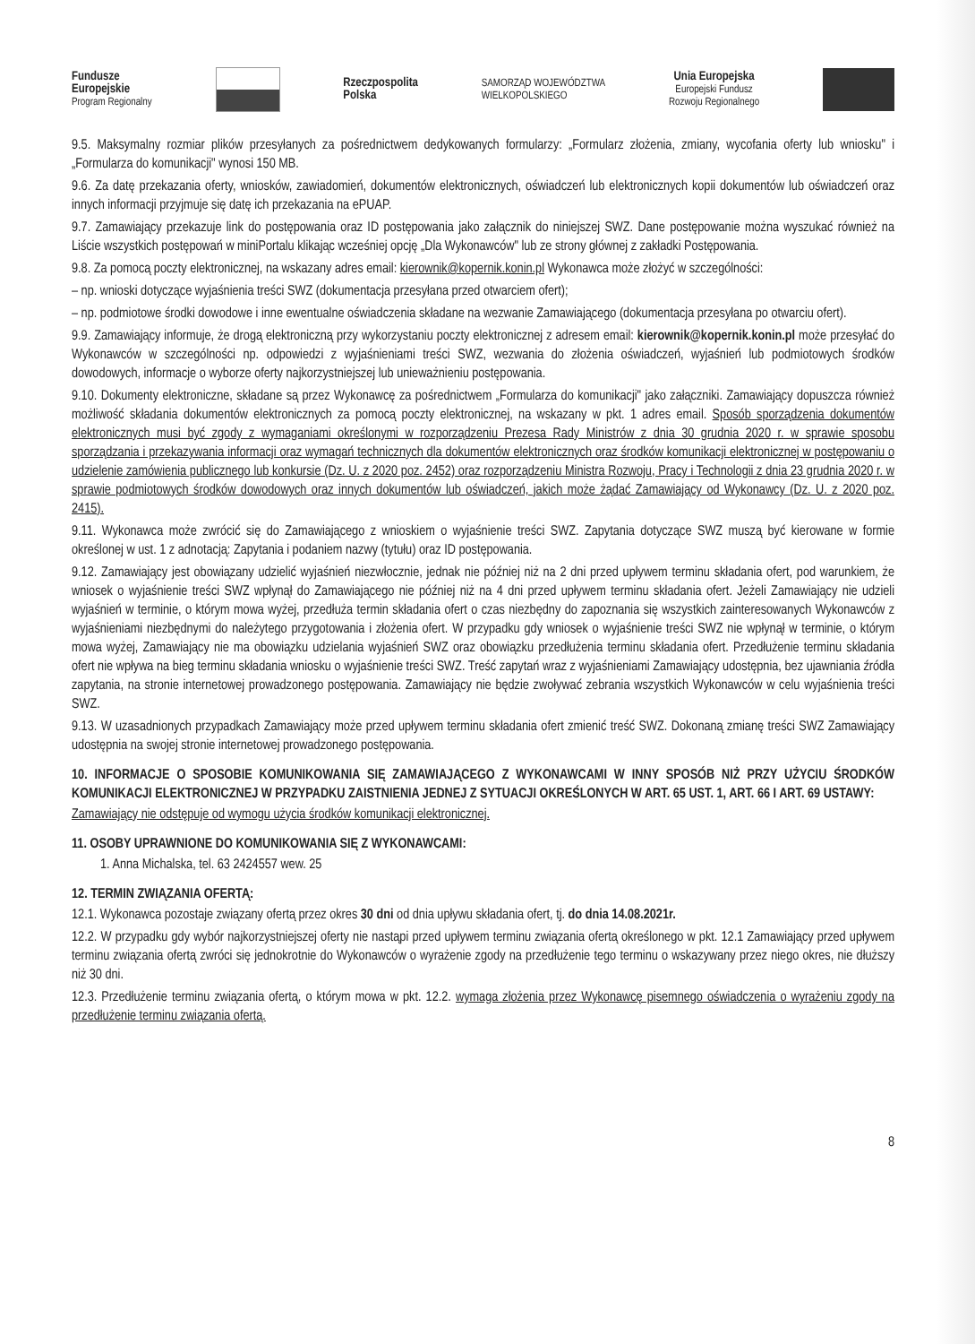Fundusze
Europejskie
Program Regionalny
Rzeczpospolita
Polska
SAMORZĄD WOJEWÓDZTWA
WIELKOPOLSKIEGO
Unia Europejska
Europejski Fundusz
Rozwoju Regionalnego
9.5. Maksymalny rozmiar plików przesyłanych za pośrednictwem dedykowanych formularzy: „Formularz złożenia, zmiany, wycofania oferty lub wniosku" i „Formularza do komunikacji" wynosi 150 MB.
9.6. Za datę przekazania oferty, wniosków, zawiadomień, dokumentów elektronicznych, oświadczeń lub elektronicznych kopii dokumentów lub oświadczeń oraz innych informacji przyjmuje się datę ich przekazania na ePUAP.
9.7. Zamawiający przekazuje link do postępowania oraz ID postępowania jako załącznik do niniejszej SWZ. Dane postępowanie można wyszukać również na Liście wszystkich postępowań w miniPortalu klikając wcześniej opcję „Dla Wykonawców" lub ze strony głównej z zakładki Postępowania.
9.8. Za pomocą poczty elektronicznej, na wskazany adres email: kierownik@kopernik.konin.pl Wykonawca może złożyć w szczególności:
– np. wnioski dotyczące wyjaśnienia treści SWZ (dokumentacja przesyłana przed otwarciem ofert);
– np. podmiotowe środki dowodowe i inne ewentualne oświadczenia składane na wezwanie Zamawiającego (dokumentacja przesyłana po otwarciu ofert).
9.9. Zamawiający informuje, że drogą elektroniczną przy wykorzystaniu poczty elektronicznej z adresem email: kierownik@kopernik.konin.pl może przesyłać do Wykonawców w szczególności np. odpowiedzi z wyjaśnieniami treści SWZ, wezwania do złożenia oświadczeń, wyjaśnień lub podmiotowych środków dowodowych, informacje o wyborze oferty najkorzystniejszej lub unieważnieniu postępowania.
9.10. Dokumenty elektroniczne, składane są przez Wykonawcę za pośrednictwem „Formularza do komunikacji" jako załączniki. Zamawiający dopuszcza również możliwość składania dokumentów elektronicznych za pomocą poczty elektronicznej, na wskazany w pkt. 1 adres email. Sposób sporządzenia dokumentów elektronicznych musi być zgody z wymaganiami określonymi w rozporządzeniu Prezesa Rady Ministrów z dnia 30 grudnia 2020 r. w sprawie sposobu sporządzania i przekazywania informacji oraz wymagań technicznych dla dokumentów elektronicznych oraz środków komunikacji elektronicznej w postępowaniu o udzielenie zamówienia publicznego lub konkursie (Dz. U. z 2020 poz. 2452) oraz rozporządzeniu Ministra Rozwoju, Pracy i Technologii z dnia 23 grudnia 2020 r. w sprawie podmiotowych środków dowodowych oraz innych dokumentów lub oświadczeń, jakich może żądać Zamawiający od Wykonawcy (Dz. U. z 2020 poz. 2415).
9.11. Wykonawca może zwrócić się do Zamawiającego z wnioskiem o wyjaśnienie treści SWZ. Zapytania dotyczące SWZ muszą być kierowane w formie określonej w ust. 1 z adnotacją: Zapytania i podaniem nazwy (tytułu) oraz ID postępowania.
9.12. Zamawiający jest obowiązany udzielić wyjaśnień niezwłocznie, jednak nie później niż na 2 dni przed upływem terminu składania ofert, pod warunkiem, że wniosek o wyjaśnienie treści SWZ wpłynął do Zamawiającego nie później niż na 4 dni przed upływem terminu składania ofert. Jeżeli Zamawiający nie udzieli wyjaśnień w terminie, o którym mowa wyżej, przedłuża termin składania ofert o czas niezbędny do zapoznania się wszystkich zainteresowanych Wykonawców z wyjaśnieniami niezbędnymi do należytego przygotowania i złożenia ofert. W przypadku gdy wniosek o wyjaśnienie treści SWZ nie wpłynął w terminie, o którym mowa wyżej, Zamawiający nie ma obowiązku udzielania wyjaśnień SWZ oraz obowiązku przedłużenia terminu składania ofert. Przedłużenie terminu składania ofert nie wpływa na bieg terminu składania wniosku o wyjaśnienie treści SWZ. Treść zapytań wraz z wyjaśnieniami Zamawiający udostępnia, bez ujawniania źródła zapytania, na stronie internetowej prowadzonego postępowania. Zamawiający nie będzie zwoływać zebrania wszystkich Wykonawców w celu wyjaśnienia treści SWZ.
9.13. W uzasadnionych przypadkach Zamawiający może przed upływem terminu składania ofert zmienić treść SWZ. Dokonaną zmianę treści SWZ Zamawiający udostępnia na swojej stronie internetowej prowadzonego postępowania.
10. INFORMACJE O SPOSOBIE KOMUNIKOWANIA SIĘ ZAMAWIAJĄCEGO Z WYKONAWCAMI W INNY SPOSÓB NIŻ PRZY UŻYCIU ŚRODKÓW KOMUNIKACJI ELEKTRONICZNEJ W PRZYPADKU ZAISTNIENIA JEDNEJ Z SYTUACJI OKREŚLONYCH W ART. 65 UST. 1, ART. 66 I ART. 69 USTAWY:
Zamawiający nie odstępuje od wymogu użycia środków komunikacji elektronicznej.
11. OSOBY UPRAWNIONE DO KOMUNIKOWANIA SIĘ Z WYKONAWCAMI:
1. Anna Michalska, tel. 63 2424557 wew. 25
12. TERMIN ZWIĄZANIA OFERTĄ:
12.1. Wykonawca pozostaje związany ofertą przez okres 30 dni od dnia upływu składania ofert, tj. do dnia 14.08.2021r.
12.2. W przypadku gdy wybór najkorzystniejszej oferty nie nastąpi przed upływem terminu związania ofertą określonego w pkt. 12.1 Zamawiający przed upływem terminu związania ofertą zwróci się jednokrotnie do Wykonawców o wyrażenie zgody na przedłużenie tego terminu o wskazywany przez niego okres, nie dłuższy niż 30 dni.
12.3. Przedłużenie terminu związania ofertą, o którym mowa w pkt. 12.2. wymaga złożenia przez Wykonawcę pisemnego oświadczenia o wyrażeniu zgody na przedłużenie terminu związania ofertą.
8